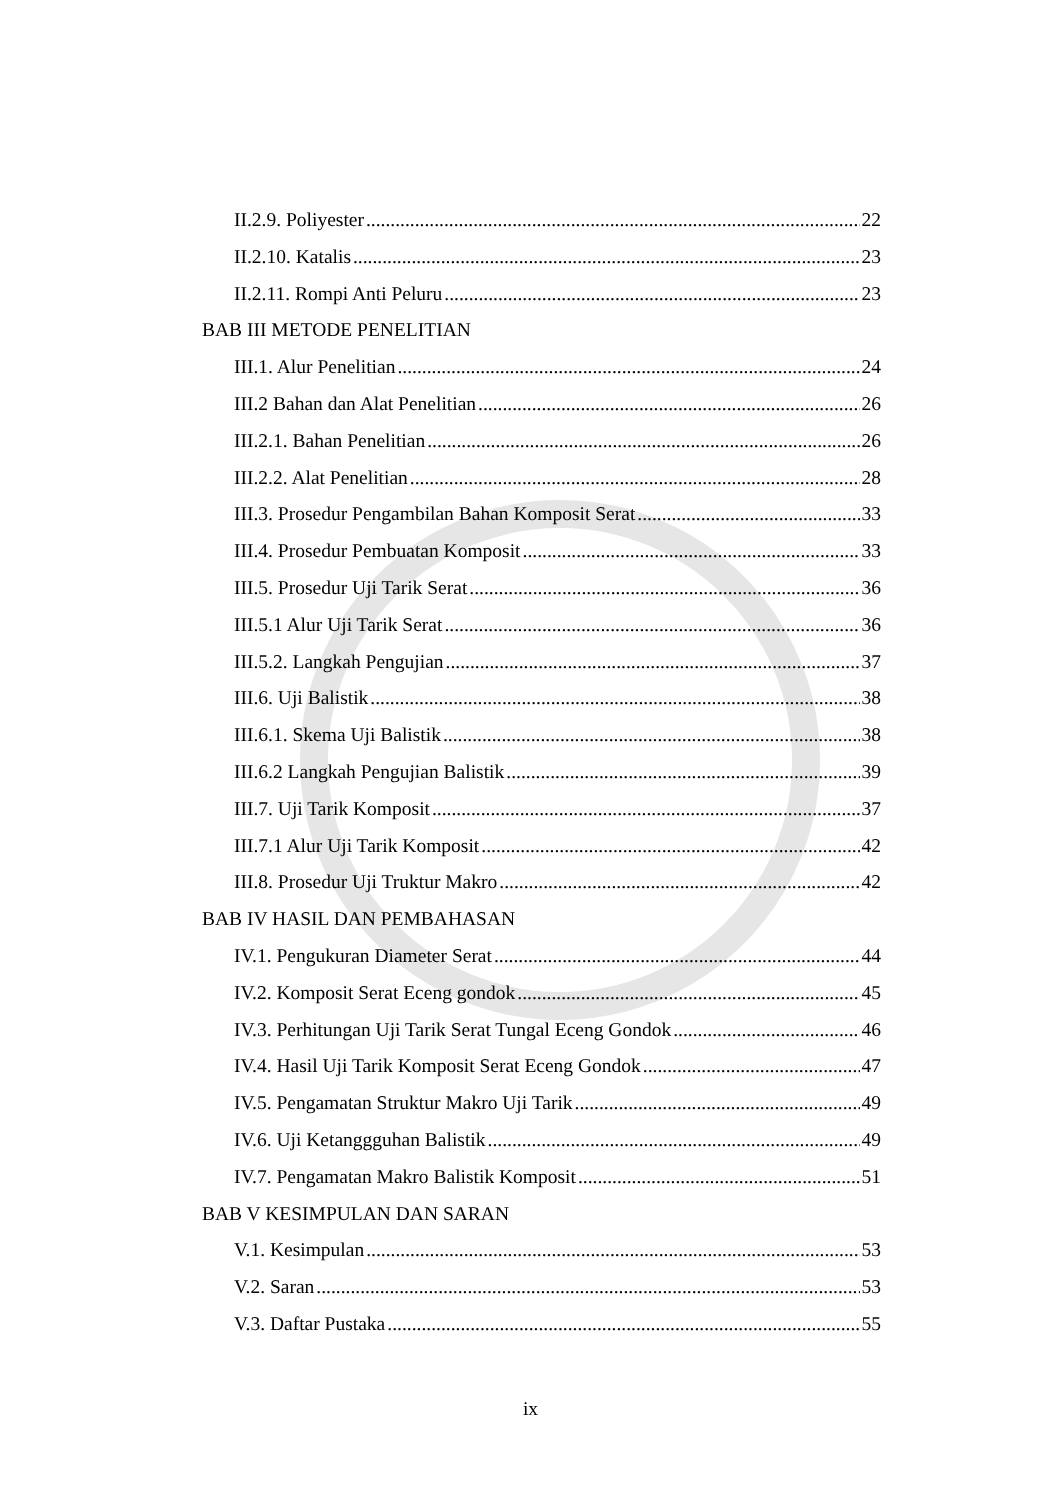II.2.9. Poliyester 22
II.2.10. Katalis 23
II.2.11. Rompi Anti Peluru 23
BAB III METODE PENELITIAN
III.1. Alur Penelitian 24
III.2 Bahan dan Alat Penelitian 26
III.2.1. Bahan Penelitian 26
III.2.2. Alat Penelitian 28
III.3. Prosedur Pengambilan Bahan Komposit Serat 33
III.4. Prosedur Pembuatan Komposit 33
III.5. Prosedur Uji Tarik Serat 36
III.5.1 Alur Uji Tarik Serat 36
III.5.2. Langkah Pengujian 37
III.6. Uji Balistik 38
III.6.1. Skema Uji Balistik 38
III.6.2 Langkah Pengujian Balistik 39
III.7. Uji Tarik Komposit 37
III.7.1 Alur Uji Tarik Komposit 42
III.8. Prosedur Uji Truktur Makro 42
BAB IV HASIL DAN PEMBAHASAN
IV.1. Pengukuran Diameter Serat 44
IV.2. Komposit Serat Eceng gondok 45
IV.3. Perhitungan Uji Tarik Serat Tungal Eceng Gondok 46
IV.4. Hasil Uji Tarik Komposit Serat Eceng Gondok 47
IV.5. Pengamatan Struktur Makro Uji Tarik 49
IV.6. Uji Ketanggguhan Balistik 49
IV.7. Pengamatan Makro Balistik Komposit 51
BAB V KESIMPULAN DAN SARAN
V.1. Kesimpulan 53
V.2. Saran 53
V.3. Daftar Pustaka 55
ix